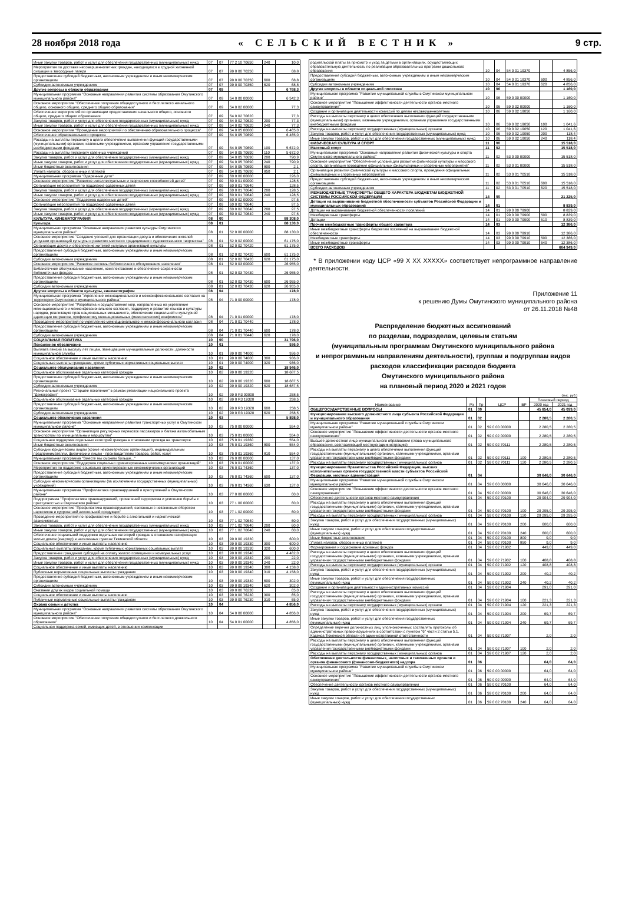28 ноября 2018 года « СЕЛЬСКИЙ ВЕСТНИК » 9 стр.
| Иные закупки товаров, работ и услуг для обеспечения государственных (муниципальных) нужд | 07 | 07 | 77 2 10 70650 | 240 | 10,0 |
| Мероприятия по доставке несовершеннолетних граждан, находящихся в трудной жизненной ситуации в загородные лагеря | 07 | 07 | 99 0 00 70350 | | 68,8 |
| Предоставление субсидий бюджетным, автономным учреждениям и иным некоммерческим организациям | 07 | 07 | 99 0 00 70350 | 600 | 68,8 |
| Субсидии автономным учреждениям | 07 | 07 | 99 0 00 70350 | 620 | 68,8 |
| Другие вопросы в области образования | 07 | 09 | | | 6 768,3 |
| Муниципальная программа "Основные направления развития системы образования Омутинского муниципального района" | 07 | 09 | 54 0 00 00000 | | 6 542,3 |
| Основное мероприятие "Обеспечение получения общедоступного и бесплатного начального общего, основного общего, среднего общего образования" | 07 | 09 | 54 0 02 00000 | | 77,3 |
| Обеспечение мероприятий по организации предоставления начального общего, основного общего, среднего общего образования | 07 | 09 | 54 0 02 70620 | | 77,3 |
| Закупка товаров, работ и услуг для обеспечения государственных (муниципальных) нужд | 07 | 09 | 54 0 02 70620 | 200 | 77,3 |
| Иные закупки товаров, работ и услуг для обеспечения государственных (муниципальных) нужд | 07 | 09 | 54 0 02 70620 | 240 | 77,3 |
| Основное мероприятие "Проведение мероприятий по обеспечению образовательного процесса" | 07 | 09 | 54 0 05 00000 | | 6 465,0 |
| Обеспечение образовательного процесса | 07 | 09 | 54 0 05 70690 | | 6 465,0 |
| Расходы на выплаты персоналу в целях обеспечения выполнения функций государственными (муниципальными) органами, казенными учреждениями, органами управления государственными внебюджетными фондами | 07 | 09 | 54 0 05 70690 | 100 | 5 672,0 |
| Расходы на выплаты персоналу казенных учреждений | 07 | 09 | 54 0 05 70690 | 110 | 5 672,0 |
| Закупка товаров, работ и услуг для обеспечения государственных (муниципальных) нужд | 07 | 09 | 54 0 05 70690 | 200 | 790,9 |
| Иные закупки товаров, работ и услуг для обеспечения государственных (муниципальных) нужд | 07 | 09 | 54 0 05 70690 | 240 | 790,9 |
| Иные бюджетные ассигнования | 07 | 09 | 54 0 05 70690 | 800 | 2,1 |
| Уплата налогов, сборов и иных платежей | 07 | 09 | 54 0 05 70690 | 850 | 2,1 |
| Муниципальная программа "Одаренные дети" | 07 | 09 | 60 0 00 00000 | | 226,0 |
| Основное мероприятие "Развитие интеллектуальных и творческих способностей детей" | 07 | 09 | 60 0 01 00000 | | 128,5 |
| Организация мероприятий по поддержке одаренных детей | 07 | 09 | 60 0 01 70640 | | 128,5 |
| Закупка товаров, работ и услуг для обеспечения государственных (муниципальных) нужд | 07 | 09 | 60 0 01 70640 | 200 | 128,5 |
| Иные закупки товаров, работ и услуг для обеспечения государственных (муниципальных) нужд | 07 | 09 | 60 0 01 70640 | 240 | 128,5 |
| Основное мероприятие "Поддержка одаренных детей" | 07 | 09 | 60 0 02 00000 | | 97,5 |
| Организация мероприятий по поддержке одаренных детей | 07 | 09 | 60 0 02 70640 | | 97,5 |
| Закупка товаров, работ и услуг для обеспечения государственных (муниципальных) нужд | 07 | 09 | 60 0 02 70640 | 200 | 97,5 |
| Иные закупки товаров, работ и услуг для обеспечения государственных (муниципальных) нужд | 07 | 09 | 60 0 02 70640 | 240 | 97,5 |
| КУЛЬТУРА, КИНЕМАТОГРАФИЯ | 08 | 00 | | | 88 308,0 |
| Культура | 08 | 01 | | | 88 130,0 |
| Муниципальная программа "Основные направления развития культуры Омутинского муниципального района" | 08 | 01 | 52 0 00 00000 | | 88 130,0 |
| Основное мероприятие "Создание условий для организации досуга и обеспечения жителей услугами организаций культуры и развития местного традиционного художественного творчества" | 08 | 01 | 52 0 02 00000 | | 61 175,0 |
| Организация досуга и обеспечение жителей услугами организаций культуры | 08 | 01 | 52 0 02 70420 | | 61 175,0 |
| Предоставление субсидий бюджетным, автономным учреждениям и иным некоммерческим организациям | 08 | 01 | 52 0 02 70420 | 600 | 61 175,0 |
| Субсидии автономным учреждениям | 08 | 01 | 52 0 02 70420 | 620 | 61 175,0 |
| Основное мероприятие "Развитие системы библиотечного обслуживания населения" | 08 | 01 | 52 0 03 00000 | | 26 955,0 |
| Библиотечное обслуживание населения, комплектование и обеспечение сохранности библиотечных фондов | 08 | 01 | 52 0 03 70430 | | 26 955,0 |
| Предоставление субсидий бюджетным, автономным учреждениям и иным некоммерческим организациям | 08 | 01 | 52 0 03 70430 | 600 | 26 955,0 |
| Субсидии автономным учреждениям | 08 | 01 | 52 0 03 70430 | 620 | 26 955,0 |
| Другие вопросы в области культуры, кинематографии | 08 | 04 | | | 178,0 |
| Муниципальная программа "Укрепление межнационального и межконфессионального согласия на территории Омутинского муниципального района" | 08 | 04 | 71 0 00 00000 | | 178,0 |
| Основное мероприятие "Разработка и осуществление мер, направленных на укрепление межнационального и межконфессионального согласия, поддержку и развитие языков и культуры народов, реализацию прав национальных меньшинств, обеспечение социальной и культурной адаптации мигрантов, профилактику межнациональных (межэтнических) конфликтов" | 08 | 04 | 71 0 01 00000 | | 178,0 |
| Проведение мероприятий по укреплению межнационального и межконфессионального согласия | 08 | 04 | 71 0 01 70440 | | 178,0 |
| Предоставление субсидий бюджетным, автономным учреждениям и иным некоммерческим организациям | 08 | 04 | 71 0 01 70440 | 600 | 178,0 |
| Субсидии автономным учреждениям | 08 | 04 | 71 0 01 70440 | 620 | 178,0 |
| СОЦИАЛЬНАЯ ПОЛИТИКА | 10 | 00 | | | 31 796,0 |
| Пенсионное обеспечение | 10 | 01 | | | 936,0 |
| Выплата пенсий за выслугу лет лицам, замещавшим муниципальные должности, должности муниципальной службы | 10 | 01 | 99 0 00 74000 | | 936,0 |
| Социальное обеспечение и иные выплаты населению | 10 | 01 | 99 0 00 74000 | 300 | 936,0 |
| Социальные выплаты гражданам, кроме публичных нормативных социальных выплат | 10 | 01 | 99 0 00 74000 | 320 | 936,0 |
| Социальное обслуживание населения | 10 | 02 | | | 18 946,0 |
| Социальное обслуживание отдельных категорий граждан | 10 | 02 | 99 0 00 19320 | | 18 687,5 |
| Предоставление субсидий бюджетным, автономным учреждениям и иным некоммерческим организациям | 10 | 02 | 99 0 00 19320 | 600 | 18 687,5 |
| Субсидии автономным учреждениям | 10 | 02 | 99 0 00 19320 | 620 | 18 687,5 |
| Региональный проект "Старшее поколение" в рамках реализации национального проекта "Демография" | 10 | 02 | 99 0 R3 00000 | | 258,5 |
| Социальное обслуживание отдельных категорий граждан | 10 | 02 | 99 0 R3 19320 | | 258,5 |
| Предоставление субсидий бюджетным, автономным учреждениям и иным некоммерческим организациям | 10 | 02 | 99 0 R3 19320 | 600 | 258,5 |
| Субсидии автономным учреждениям | 10 | 02 | 99 0 R3 19320 | 620 | 258,5 |
| Социальное обеспечение населения | 10 | 03 | | | 5 898,0 |
| Муниципальная программа "Основные направления развития транспортных услуг в Омутинском муниципальном районе" | 10 | 03 | 75 0 00 00000 | | 554,0 |
| Основное мероприятие "Организация регулярных перевозок пассажиров и багажа автомобильным транспортом по муниципальным маршрутам" | 10 | 03 | 75 0 01 00000 | | 554,0 |
| Социальная поддержке отдельных категорий граждан в отношении проезда на транспорте | 10 | 03 | 75 0 01 19360 | | 554,0 |
| Иные бюджетные ассигнования | 10 | 03 | 75 0 01 19360 | 800 | 554,0 |
| Субсидии юридическим лицам (кроме некоммерческих организаций), индивидуальным предпринимателям, физическим лицам - производителям товаров, работ, услуг | 10 | 03 | 75 0 01 19360 | 810 | 554,0 |
| Муниципальная программа "Вместе мы сможем больше..." | 10 | 03 | 76 0 00 00000 | | 137,0 |
| Основное мероприятие "Поддержка социально ориентированных некоммерческих организаций" | 10 | 03 | 76 0 01 00000 | | 137,0 |
| Мероприятия по поддержке социально ориентированных некоммерческих организаций | 10 | 03 | 76 0 01 74360 | | 137,0 |
| Предоставление субсидий бюджетным, автономным учреждениям и иным некоммерческим организациям | 10 | 03 | 76 0 01 74360 | 600 | 137,0 |
| Субсидии некоммерческим организациям (за исключением государственных (муниципальных) учреждений) | 10 | 03 | 76 0 01 74360 | 630 | 137,0 |
| Муниципальная программа "Профилактика правонарушений и преступлений в Омутинском районе" | 10 | 03 | 77 0 00 00000 | | 60,0 |
| Подпрограмма "Профилактика правонарушений, проявлений терроризма и усилению борьбы с преступностью в Омутинском районе" | 10 | 03 | 77 1 00 00000 | | 60,0 |
| Основное мероприятие "Профилактика правонарушений, связанных с незаконным оборотом наркотиков и суррогатной алкогольной продукции" | 10 | 03 | 77 1 02 00000 | | 60,0 |
| Проведение мероприятий по профилактике и борьбе с алкогольной и наркотической зависимостью | 10 | 03 | 77 1 02 70640 | | 60,0 |
| Закупка товаров, работ и услуг для обеспечения государственных (муниципальных) нужд | 10 | 03 | 77 1 02 70640 | 200 | 60,0 |
| Иные закупки товаров, работ и услуг для обеспечения государственных (муниципальных) нужд | 10 | 03 | 77 1 02 70640 | 240 | 60,0 |
| Обеспечение социальной поддержки отдельных категорий граждан в отношении газификации жилых домов (квартир) в населенных пунктах Тюменской области | 10 | 03 | 99 0 00 19330 | | 600,0 |
| Социальное обеспечение и иные выплаты населению | 10 | 03 | 99 0 00 19330 | 300 | 600,0 |
| Социальные выплаты гражданам, кроме публичных нормативных социальных выплат | 10 | 03 | 99 0 00 19330 | 320 | 600,0 |
| Предоставление гражданам субсидий на оплату жилого помещения и коммунальных услуг | 10 | 03 | 99 0 00 19340 | | 4 482,0 |
| Закупка товаров, работ и услуг для обеспечения государственных (муниципальных) нужд | 10 | 03 | 99 0 00 19340 | 200 | 22,0 |
| Иные закупки товаров, работ и услуг для обеспечения государственных (муниципальных) нужд | 10 | 03 | 99 0 00 19340 | 240 | 22,0 |
| Социальное обеспечение и иные выплаты населению | 10 | 03 | 99 0 00 19340 | 300 | 4 158,0 |
| Публичные нормативные социальные выплаты гражданам | 10 | 03 | 99 0 00 19340 | 310 | 4 158,0 |
| Предоставление субсидий бюджетным, автономным учреждениям и иным некоммерческим организациям | 10 | 03 | 99 0 00 19340 | 600 | 302,0 |
| Субсидии автономным учреждениям | 10 | 03 | 99 0 00 19340 | 620 | 302,0 |
| Оказание других видов социальной помощи | 10 | 03 | 99 0 00 76230 | | 65,0 |
| Социальное обеспечение и иные выплаты населению | 10 | 03 | 99 0 00 76230 | 300 | 65,0 |
| Публичные нормативные социальные выплаты гражданам | 10 | 03 | 99 0 00 76230 | 310 | 65,0 |
| Охрана семьи и детства | 10 | 04 | | | 4 856,0 |
| Муниципальная программа "Основные направления развития системы образования Омутинского муниципального района" | 10 | 04 | 54 0 00 00000 | | 4 856,0 |
| Основное мероприятие "Обеспечение получения общедоступного и бесплатного дошкольного образования" | 10 | 04 | 54 0 01 00000 | | 4 856,0 |
| Социальная поддержка семей, имеющих детей, в отношении компенсации | | | | | |
| родительской платы за присмотр и уход за детьми в организациях, осуществляющих образовательную деятельность по реализации образовательных программ дошкольного образования | 10 | 04 | 54 0 01 19370 | | 4 856,0 |
| Предоставление субсидий бюджетным, автономным учреждениям и иным некоммерческим организациям | 10 | 04 | 54 0 01 19370 | 600 | 4 856,0 |
| Субсидии автономным учреждениям | 10 | 04 | 54 0 01 19370 | 620 | 4 856,0 |
| Другие вопросы в области социальной политики | 10 | 06 | | | 1 160,0 |
| Муниципальная программа "Развитие муниципальной службы в Омутинском муниципальном районе" | 10 | 06 | 59 0 00 00000 | | 1 160,0 |
| Основное мероприятие "Повышение эффективности деятельности органов местного самоуправления" | 10 | 06 | 59 0 02 00000 | | 1 160,0 |
| Создание и организация деятельности комиссий по делам несовершеннолетних | 10 | 06 | 59 0 02 19050 | | 1 160,0 |
| Расходы на выплаты персоналу в целях обеспечения выполнения функций государственными (муниципальными) органами, казенными учреждениями, органами управления государственными внебюджетными фондами | 10 | 06 | 59 0 02 19050 | 100 | 1 041,6 |
| Расходы на выплаты персоналу государственных (муниципальных) органов | 10 | 06 | 59 0 02 19050 | 120 | 1 041,6 |
| Закупка товаров, работ и услуг для обеспечения государственных (муниципальных) нужд | 10 | 06 | 59 0 02 19050 | 200 | 118,4 |
| Иные закупки товаров, работ и услуг для обеспечения государственных (муниципальных) нужд | 10 | 06 | 59 0 02 19050 | 240 | 118,4 |
| ФИЗИЧЕСКАЯ КУЛЬТУРА И СПОРТ | 11 | 00 | | | 15 518,0 |
| Массовый спорт | 11 | 02 | | | 15 518,0 |
| Муниципальная программа "Основные направления развития физической культуры и спорта Омутинского муниципального района" | 11 | 02 | 53 0 00 00000 | | 15 518,0 |
| Основное мероприятие "Обеспечение условий для развития физической культуры и массового спорта, организация проведения официальных физкультурных и спортивных мероприятий" | 11 | 02 | 53 0 01 00000 | | 15 518,0 |
| Организация развития физической культуры и массового спорта, проведения официальных физкультурных и спортивных мероприятий | 11 | 02 | 53 0 01 70510 | | 15 518,0 |
| Предоставление субсидий бюджетным, автономным учреждениям и иным некоммерческим организациям | 11 | 02 | 53 0 01 70510 | 600 | 15 518,0 |
| Субсидии автономным учреждениям | 11 | 02 | 53 0 01 70510 | 620 | 15 518,0 |
| МЕЖБЮДЖЕТНЫЕ ТРАНСФЕРТЫ ОБЩЕГО ХАРАКТЕРА БЮДЖЕТАМ БЮДЖЕТНОЙ СИСТЕМЫ РОССИЙСКОЙ ФЕДЕРАЦИИ | 14 | 00 | | | 21 225,0 |
| Дотации на выравнивание бюджетной обеспеченности субъектов Российской Федерации и муниципальных образований | 14 | 01 | | | 8 839,0 |
| Дотации на выравнивание бюджетной обеспеченности поселений | 14 | 01 | 99 0 00 79900 | | 8 839,0 |
| Межбюджетные трансферты | 14 | 01 | 99 0 00 79900 | 500 | 8 839,0 |
| Дотации | 14 | 01 | 99 0 00 79900 | 510 | 8 839,0 |
| Прочие межбюджетные трансферты общего характера | 14 | 03 | | | 12 386,0 |
| Иные межбюджетные трансферты бюджетам поселений на выравнивание бюджетной обеспеченности | 14 | 03 | 99 0 00 79910 | | 12 386,0 |
| Межбюджетные трансферты | 14 | 03 | 99 0 00 79910 | 500 | 12 386,0 |
| Иные межбюджетные трансферты | 14 | 03 | 99 0 00 79910 | 540 | 12 386,0 |
| ВСЕГО РАСХОДОВ | | | | | 664 949,0 |
* В приложении коду ЦСР «99 Х ХХ ХХХХХ» соответствует непрограммное направление деятельности.
Приложение 11
к решению Думы Омутинского муниципального района
от 26.11.2018 №48
Распределение бюджетных ассигнований
по разделам, подразделам, целевым статьям
(муниципальным программам Омутинского муниципального района
и непрограммным направлениям деятельности), группам и подгруппам видов
расходов классификации расходов бюджета
Омутинского муниципального района
на плановый период 2020 и 2021 годов
(тыс. руб.)
| Наименование | Рз | Пр | ЦСР | ВР | Плановый период | |
| --- | --- | --- | --- | --- | --- | --- |
| | | | | | 2020 год | 2021 год |
| ОБЩЕГОСУДАРСТВЕННЫЕ ВОПРОСЫ | 01 | 00 | | | 45 854,0 | 45 099,0 |
| Функционирование высшего должностного лица субъекта Российской Федерации и муниципального образования | 01 | 02 | | | 2 280,5 | 2 280,5 |
| Муниципальная программа "Развитие муниципальной службы в Омутинском муниципальном районе" | 01 | 02 | 59 0 00 00000 | | 2 280,5 | 2 280,5 |
| Основное мероприятие "Повышение эффективности деятельности органов местного самоуправления" | 01 | 02 | 59 0 02 00000 | | 2 280,5 | 2 280,5 |
| Высшее должностное лицо муниципального образования (глава муниципального образования, возглавляющий местную администрацию) | 01 | 02 | 59 0 02 70111 | | 2 280,5 | 2 280,5 |
| Расходы на выплаты персоналу в целях обеспечения выполнения функций государственными (муниципальными) органами, казенными учреждениями, органами управления государственными внебюджетными фондами | 01 | 02 | 59 0 02 70111 | 100 | 2 280,5 | 2 280,5 |
| Расходы на выплаты персоналу государственных (муниципальных) органов | 01 | 02 | 59 0 02 70111 | 120 | 2 280,5 | 2 280,5 |
| Функционирование Правительства Российской Федерации, высших исполнительных органов государственной власти субъектов Российской Федерации, местных администраций | 01 | 04 | | | 30 646,0 | 30 646,0 |
| Муниципальная программа "Развитие муниципальной службы в Омутинском муниципальном районе" | 01 | 04 | 59 0 00 00000 | | 30 646,0 | 30 646,0 |
| Основное мероприятие "Повышение эффективности деятельности органов местного самоуправления" | 01 | 04 | 59 0 02 00000 | | 30 646,0 | 30 646,0 |
| Обеспечение деятельности органов местного самоуправления | 01 | 04 | 59 0 02 70100 | | 29 904,0 | 29 904,0 |
| Расходы на выплаты персоналу в целях обеспечения выполнения функций государственными (муниципальными) органами, казенными учреждениями, органами управления государственными внебюджетными фондами | 01 | 04 | 59 0 02 70100 | 100 | 29 295,0 | 29 295,0 |
| Расходы на выплаты персоналу государственных (муниципальных) органов | 01 | 04 | 59 0 02 70100 | 120 | 29 295,0 | 29 295,0 |
| Закупка товаров, работ и услуг для обеспечения государственных (муниципальных) нужд | 01 | 04 | 59 0 02 70100 | 200 | 600,0 | 600,0 |
| Иные закупки товаров, работ и услуг для обеспечения государственных (муниципальных) нужд | 01 | 04 | 59 0 02 70100 | 240 | 600,0 | 600,0 |
| Иные бюджетные ассигнования | 01 | 04 | 59 0 02 70100 | 800 | 9,0 | 9,0 |
| Уплата налогов, сборов и иных платежей | 01 | 04 | 59 0 02 70100 | 850 | 9,0 | 9,0 |
| Формирование и содержание архивных фондов | 01 | 04 | 59 0 02 71902 | | 449,0 | 449,0 |
| Расходы на выплаты персоналу в целях обеспечения выполнения функций государственными (муниципальными) органами, казенными учреждениями, органами управления государственными внебюджетными фондами | 01 | 04 | 59 0 02 71902 | 100 | 408,8 | 408,8 |
| Расходы на выплаты персоналу государственных (муниципальных) органов | 01 | 04 | 59 0 02 71902 | 120 | 408,8 | 408,8 |
| Закупка товаров, работ и услуг для обеспечения государственных (муниципальных) нужд | 01 | 04 | 59 0 02 71902 | 200 | 40,2 | 40,2 |
| Иные закупки товаров, работ и услуг для обеспечения государственных (муниципальных) нужд | 01 | 04 | 59 0 02 71902 | 240 | 40,2 | 40,2 |
| Создание и организация деятельности административных комиссий | 01 | 04 | 59 0 02 71904 | | 291,0 | 291,0 |
| Расходы на выплаты персоналу в целях обеспечения выполнения функций государственными (муниципальными) органами, казенными учреждениями, органами управления государственными внебюджетными фондами | 01 | 04 | 59 0 02 71904 | 100 | 221,3 | 221,3 |
| Расходы на выплаты персоналу государственных (муниципальных) органов | 01 | 04 | 59 0 02 71904 | 120 | 221,3 | 221,3 |
| Закупка товаров, работ и услуг для обеспечения государственных (муниципальных) нужд | 01 | 04 | 59 0 02 71904 | 200 | 69,7 | 69,7 |
| Иные закупки товаров, работ и услуг для обеспечения государственных (муниципальных) нужд | 01 | 04 | 59 0 02 71904 | 240 | 69,7 | 69,7 |
| Определение перечня должностных лиц, уполномоченных составлять протоколы об административных правонарушениях в соответствии с пунктом "6" части 2 статьи 5.1. Кодекса Тюменской области об административной ответственности | 01 | 04 | 59 0 02 71907 | | 2,0 | 2,0 |
| Расходы на выплаты персоналу в целях обеспечения выполнения функций государственными (муниципальными) органами, казенными учреждениями, органами управления государственными внебюджетными фондами | 01 | 04 | 59 0 02 71907 | 100 | 2,0 | 2,0 |
| Расходы на выплаты персоналу государственных (муниципальных) органов | 01 | 04 | 59 0 02 71907 | 120 | 2,0 | 2,0 |
| Обеспечение деятельности финансовых, налоговых и таможенных органов и органов финансового (финансово-бюджетного) надзора | 01 | 06 | | | 64,0 | 64,0 |
| Муниципальная программа "Развитие муниципальной службы в Омутинском муниципальном районе" | 01 | 06 | 59 0 00 00000 | | 64,0 | 64,0 |
| Основное мероприятие "Повышение эффективности деятельности органов местного самоуправления" | 01 | 06 | 59 0 02 00000 | | 64,0 | 64,0 |
| Обеспечение деятельности органов местного самоуправления | 01 | 06 | 59 0 02 70100 | | 64,0 | 64,0 |
| Закупка товаров, работ и услуг для обеспечения государственных (муниципальных) нужд | 01 | 06 | 59 0 02 70100 | 200 | 64,0 | 64,0 |
| Иные закупки товаров, работ и услуг для обеспечения государственных (муниципальных) нужд | 01 | 06 | 59 0 02 70100 | 240 | 64,0 | 64,0 |